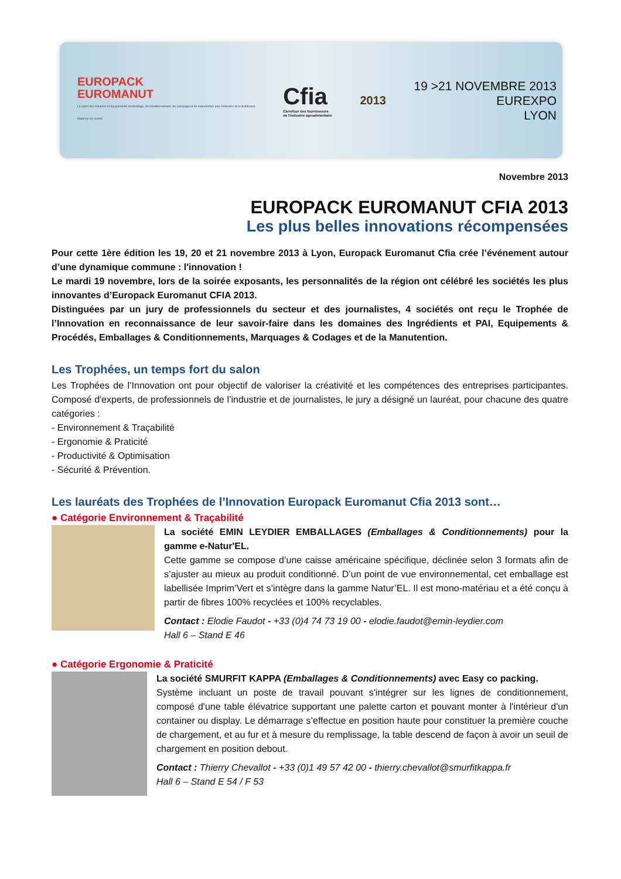EUROPACK
EUROMANUT
Le salon des solutions et équipements d'emballage, de conditionnement, de marquage et de manutention pour l'industrie et la distribution
Made by GL events
Cfia
Carrefour des fournisseurs
de l'industrie agroalimentaire
2013
19 >21 NOVEMBRE 2013
EUREXPO
LYON
Novembre 2013
EUROPACK EUROMANUT CFIA 2013
Les plus belles innovations récompensées
Pour cette 1ère édition les 19, 20 et 21 novembre 2013 à Lyon, Europack Euromanut Cfia crée l’événement autour d’une dynamique commune : l'innovation !
Le mardi 19 novembre, lors de la soirée exposants, les personnalités de la région ont célébré les sociétés les plus innovantes d’Europack Euromanut CFIA 2013.
Distinguées par un jury de professionnels du secteur et des journalistes, 4 sociétés ont reçu le Trophée de l’Innovation en reconnaissance de leur savoir-faire dans les domaines des Ingrédients et PAI, Equipements & Procédés, Emballages & Conditionnements, Marquages & Codages et de la Manutention.
Les Trophées, un temps fort du salon
Les Trophées de l’Innovation ont pour objectif de valoriser la créativité et les compétences des entreprises participantes. Composé d'experts, de professionnels de l’industrie et de journalistes, le jury a désigné un lauréat, pour chacune des quatre catégories :
- Environnement & Traçabilité
- Ergonomie & Praticité
- Productivité & Optimisation
- Sécurité & Prévention.
Les lauréats des Trophées de l’Innovation Europack Euromanut Cfia 2013 sont…
● Catégorie Environnement & Traçabilité
La société EMIN LEYDIER EMBALLAGES (Emballages & Conditionnements) pour la gamme e-Natur'EL.
Cette gamme se compose d’une caisse américaine spécifique, déclinée selon 3 formats afin de s’ajuster au mieux au produit conditionné. D’un point de vue environnemental, cet emballage est labellisée Imprim’Vert et s’intègre dans la gamme Natur’EL. Il est mono-matériau et a été conçu à partir de fibres 100% recyclées et 100% recyclables.
Contact : Elodie Faudot - +33 (0)4 74 73 19 00 - elodie.faudot@emin-leydier.com
Hall 6 – Stand E 46
● Catégorie Ergonomie & Praticité
La société SMURFIT KAPPA (Emballages & Conditionnements) avec Easy co packing.
Système incluant un poste de travail pouvant s'intégrer sur les lignes de conditionnement, composé d'une table élévatrice supportant une palette carton et pouvant monter à l'intérieur d'un container ou display. Le démarrage s’effectue en position haute pour constituer la première couche de chargement, et au fur et à mesure du remplissage, la table descend de façon à avoir un seuil de chargement en position debout.
Contact : Thierry Chevallot - +33 (0)1 49 57 42 00 - thierry.chevallot@smurfitkappa.fr
Hall 6 – Stand E 54 / F 53